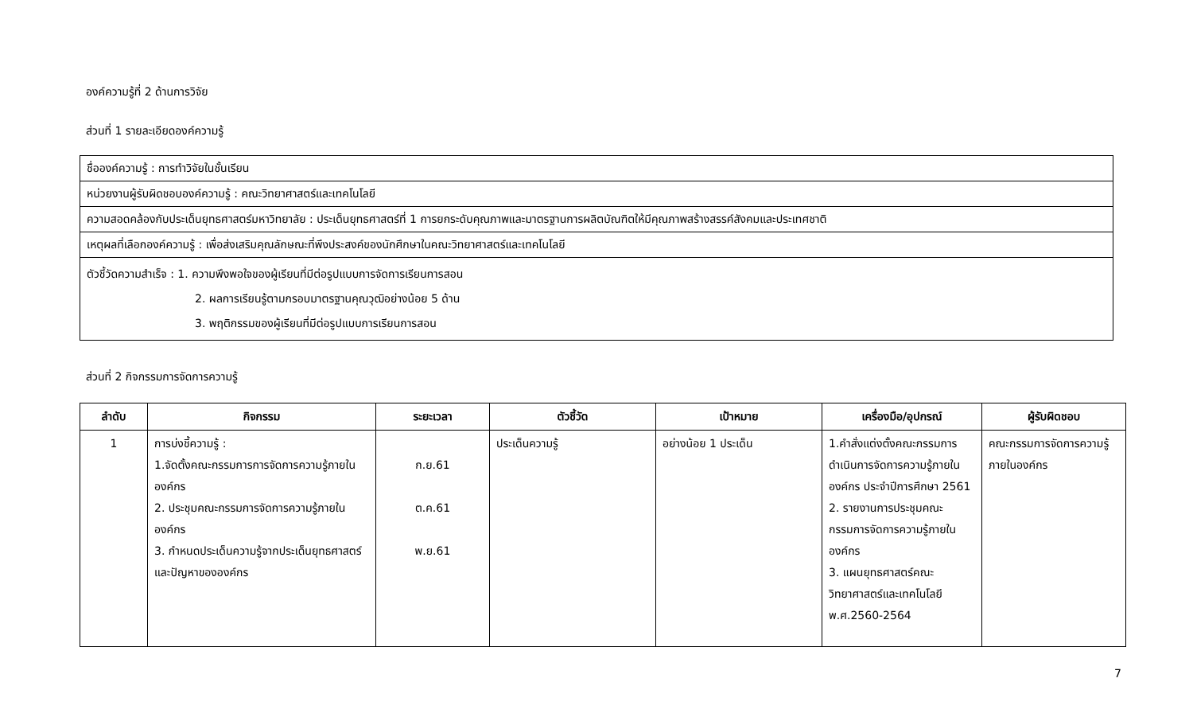องค์ความรู้ที่ 2 ด้านการวิจัย
ส่วนที่ 1 รายละเอียดองค์ความรู้
| ชื่อองค์ความรู้ : การทำวิจัยในชั้นเรียน |
| หน่วยงานผู้รับผิดชอบองค์ความรู้ : คณะวิทยาศาสตร์และเทคโนโลยี |
| ความสอดคล้องกับประเด็นยุทธศาสตร์มหาวิทยาลัย : ประเด็นยุทธศาสตร์ที่ 1 การยกระดับคุณภาพและมาตรฐานการผลิตบัณฑิตให้มีคุณภาพสร้างสรรค์สังคมและประเทศชาติ |
| เหตุผลที่เลือกองค์ความรู้ : เพื่อส่งเสริมคุณลักษณะที่พึงประสงค์ของนักศึกษาในคณะวิทยาศาสตร์และเทคโนโลยี |
| ตัวชี้วัดความสำเร็จ : 1. ความพึงพอใจของผู้เรียนที่มีต่อรูปแบบการจัดการเรียนการสอน 2. ผลการเรียนรู้ตามกรอบมาตรฐานคุณวุฒิอย่างน้อย 5 ด้าน 3. พฤติกรรมของผู้เรียนที่มีต่อรูปแบบการเรียนการสอน |
ส่วนที่ 2 กิจกรรมการจัดการความรู้
| ลำดับ | กิจกรรม | ระยะเวลา | ตัวชี้วัด | เป้าหมาย | เครื่องมือ/อุปกรณ์ | ผู้รับผิดชอบ |
| --- | --- | --- | --- | --- | --- | --- |
| 1 | การบ่งชี้ความรู้ : 1.จัดตั้งคณะกรรมการการจัดการความรู้ภายในองค์กร 2. ประชุมคณะกรรมการจัดการความรู้ภายในองค์กร 3. กำหนดประเด็นความรู้จากประเด็นยุทธศาสตร์และปัญหาขององค์กร | ก.ย.61 ต.ค.61 พ.ย.61 | ประเด็นความรู้ | อย่างน้อย 1 ประเด็น | 1.คำสั่งแต่งตั้งคณะกรรมการดำเนินการจัดการความรู้ภายในองค์กร ประจำปีการศึกษา 2561 2. รายงานการประชุมคณะกรรมการจัดการความรู้ภายในองค์กร 3. แผนยุทธศาสตร์คณะวิทยาศาสตร์และเทคโนโลยี พ.ศ.2560-2564 | คณะกรรมการจัดการความรู้ภายในองค์กร |
7